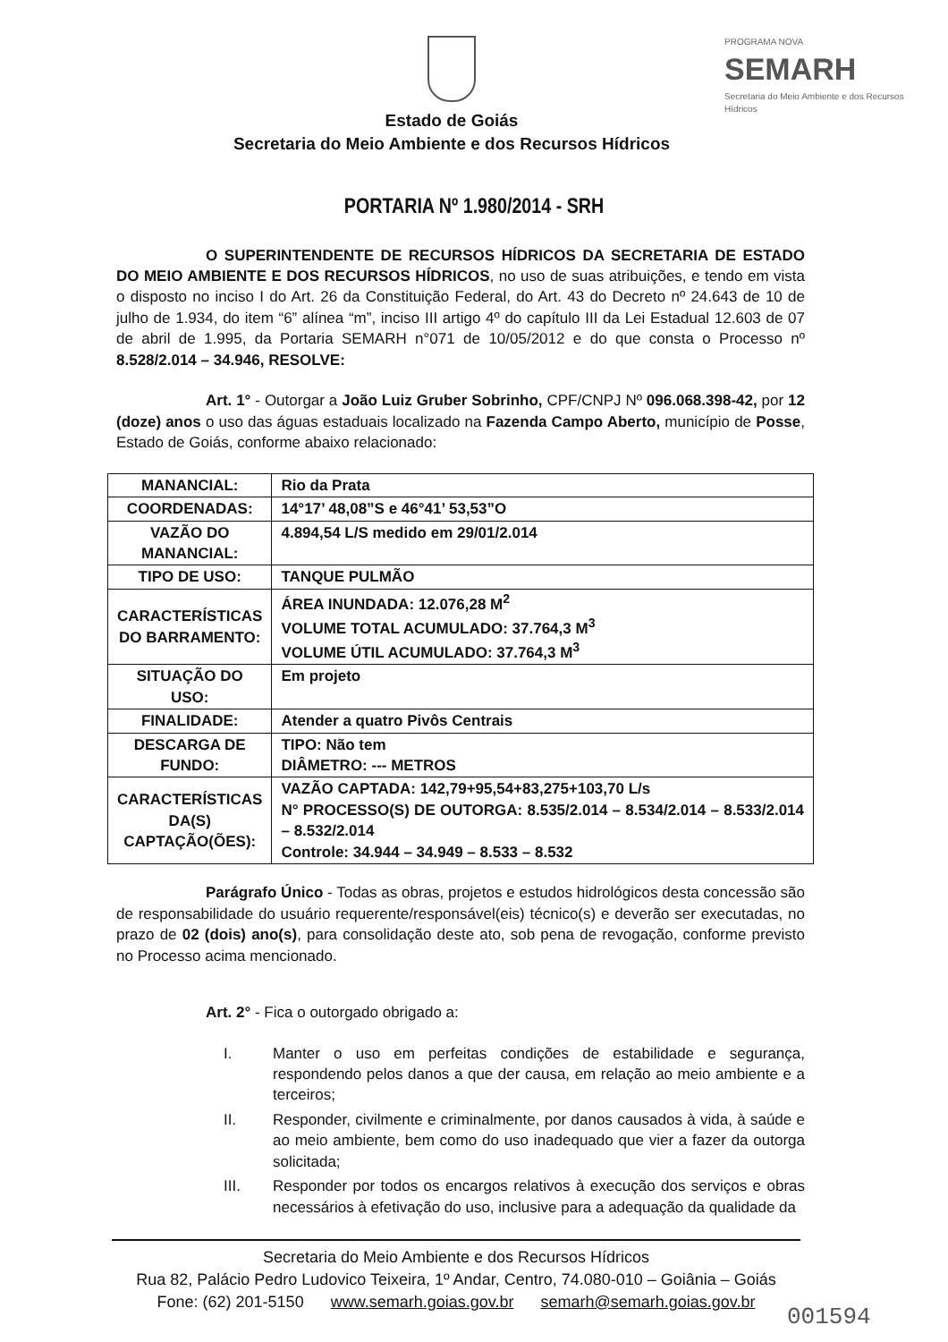Estado de Goiás
Secretaria do Meio Ambiente e dos Recursos Hídricos
PROGRAMA NOVA
SEMARH
Secretaria do Meio Ambiente e dos Recursos Hídricos
PORTARIA Nº 1.980/2014 - SRH
O SUPERINTENDENTE DE RECURSOS HÍDRICOS DA SECRETARIA DE ESTADO DO MEIO AMBIENTE E DOS RECURSOS HÍDRICOS, no uso de suas atribuições, e tendo em vista o disposto no inciso I do Art. 26 da Constituição Federal, do Art. 43 do Decreto nº 24.643 de 10 de julho de 1.934, do item “6” alínea “m”, inciso III artigo 4º do capítulo III da Lei Estadual 12.603 de 07 de abril de 1.995, da Portaria SEMARH n°071 de 10/05/2012 e do que consta o Processo nº 8.528/2.014 – 34.946, RESOLVE:
Art. 1° - Outorgar a João Luiz Gruber Sobrinho, CPF/CNPJ Nº 096.068.398-42, por 12 (doze) anos o uso das águas estaduais localizado na Fazenda Campo Aberto, município de Posse, Estado de Goiás, conforme abaixo relacionado:
| MANANCIAL: | Rio da Prata |
| COORDENADAS: | 14°17’ 48,08”S e 46°41’ 53,53”O |
| VAZÃO DO MANANCIAL: | 4.894,54 L/S medido em 29/01/2.014 |
| TIPO DE USO: | TANQUE PULMÃO |
| CARACTERÍSTICAS DO BARRAMENTO: | ÁREA INUNDADA: 12.076,28 M<sup>2</sup> VOLUME TOTAL ACUMULADO: 37.764,3 M<sup>3</sup> VOLUME ÚTIL ACUMULADO: 37.764,3 M<sup>3</sup> |
| SITUAÇÃO DO USO: | Em projeto |
| FINALIDADE: | Atender a quatro Pivôs Centrais |
| DESCARGA DE FUNDO: | TIPO: Não tem DIÂMETRO: --- METROS |
| CARACTERÍSTICAS DA(S) CAPTAÇÃO(ÕES): | VAZÃO CAPTADA: 142,79+95,54+83,275+103,70 L/s N° PROCESSO(S) DE OUTORGA: 8.535/2.014 – 8.534/2.014 – 8.533/2.014 – 8.532/2.014 Controle: 34.944 – 34.949 – 8.533 – 8.532 |
Parágrafo Único - Todas as obras, projetos e estudos hidrológicos desta concessão são de responsabilidade do usuário requerente/responsável(eis) técnico(s) e deverão ser executadas, no prazo de 02 (dois) ano(s), para consolidação deste ato, sob pena de revogação, conforme previsto no Processo acima mencionado.
Art. 2° - Fica o outorgado obrigado a:
I. Manter o uso em perfeitas condições de estabilidade e segurança, respondendo pelos danos a que der causa, em relação ao meio ambiente e a terceiros;
II. Responder, civilmente e criminalmente, por danos causados à vida, à saúde e ao meio ambiente, bem como do uso inadequado que vier a fazer da outorga solicitada;
III. Responder por todos os encargos relativos à execução dos serviços e obras necessários à efetivação do uso, inclusive para a adequação da qualidade da
Secretaria do Meio Ambiente e dos Recursos Hídricos
Rua 82, Palácio Pedro Ludovico Teixeira, 1º Andar, Centro, 74.080-010 – Goiânia – Goiás
Fone: (62) 201-5150 www.semarh.goias.gov.br semarh@semarh.goias.gov.br
001594